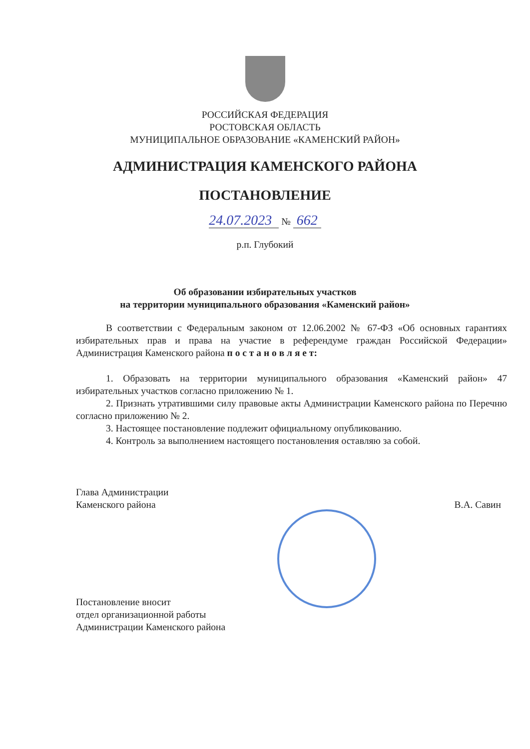РОССИЙСКАЯ ФЕДЕРАЦИЯ
РОСТОВСКАЯ ОБЛАСТЬ
МУНИЦИПАЛЬНОЕ ОБРАЗОВАНИЕ «КАМЕНСКИЙ РАЙОН»
АДМИНИСТРАЦИЯ КАМЕНСКОГО РАЙОНА
ПОСТАНОВЛЕНИЕ
24.07.2023 № 662
р.п. Глубокий
Об образовании избирательных участков
на территории муниципального образования «Каменский район»
В соответствии с Федеральным законом от 12.06.2002 № 67-ФЗ «Об основных гарантиях избирательных прав и права на участие в референдуме граждан Российской Федерации» Администрация Каменского района п о с т а н о в л я е т:
1. Образовать на территории муниципального образования «Каменский район» 47 избирательных участков согласно приложению № 1.
2. Признать утратившими силу правовые акты Администрации Каменского района по Перечню согласно приложению № 2.
3. Настоящее постановление подлежит официальному опубликованию.
4. Контроль за выполнением настоящего постановления оставляю за собой.
Глава Администрации
Каменского района
В.А. Савин
Постановление вносит
отдел организационной работы
Администрации Каменского района